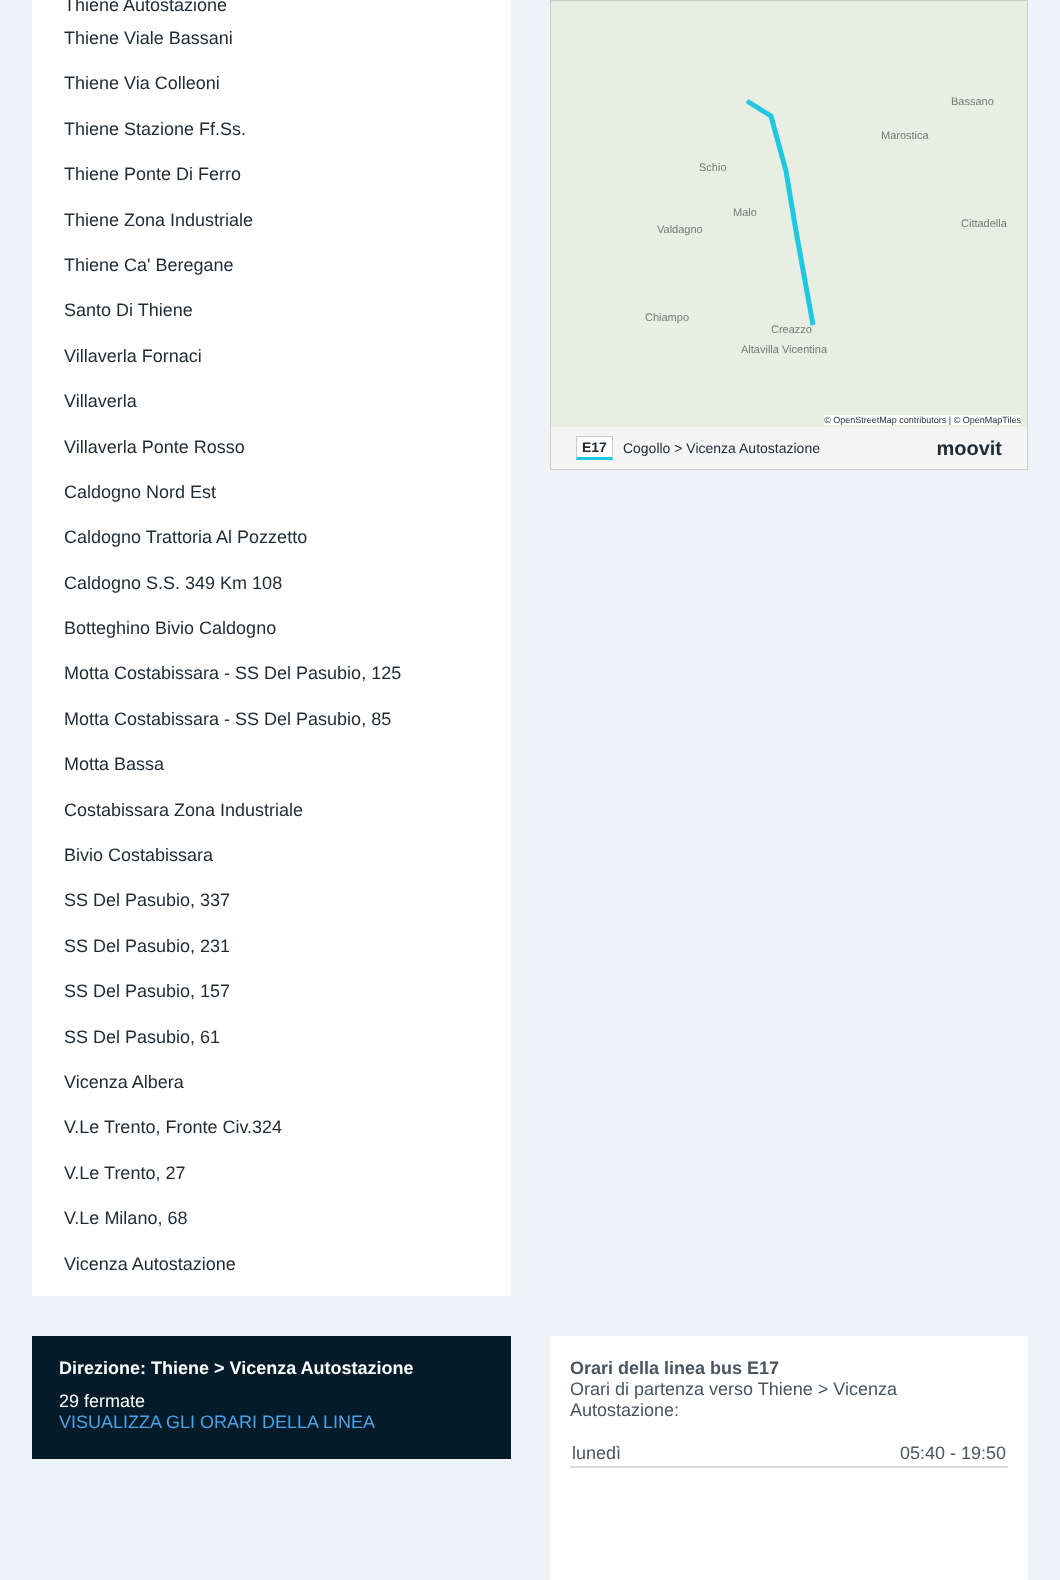Thiene Autostazione
Thiene Viale Bassani
Thiene Via Colleoni
Thiene Stazione Ff.Ss.
Thiene Ponte Di Ferro
Thiene Zona Industriale
Thiene Ca' Beregane
Santo Di Thiene
Villaverla Fornaci
Villaverla
Villaverla Ponte Rosso
Caldogno Nord Est
Caldogno Trattoria Al Pozzetto
Caldogno S.S. 349 Km 108
Botteghino Bivio Caldogno
Motta Costabissara - SS Del Pasubio, 125
Motta Costabissara - SS Del Pasubio, 85
Motta Bassa
Costabissara Zona Industriale
Bivio Costabissara
SS Del Pasubio, 337
SS Del Pasubio, 231
SS Del Pasubio, 157
SS Del Pasubio, 61
Vicenza Albera
V.Le Trento, Fronte Civ.324
V.Le Trento, 27
V.Le Milano, 68
Vicenza Autostazione
Bassano
Marostica
Schio
Malo
Valdagno
Cittadella
Chiampo
Creazzo
Altavilla Vicentina
© OpenStreetMap contributors | © OpenMapTiles
E17 Cogollo > Vicenza Autostazione moovit
Direzione: Thiene > Vicenza Autostazione
29 fermate
VISUALIZZA GLI ORARI DELLA LINEA
Orari della linea bus E17
Orari di partenza verso Thiene > Vicenza Autostazione:
| lunedì | 05:40 - 19:50 |